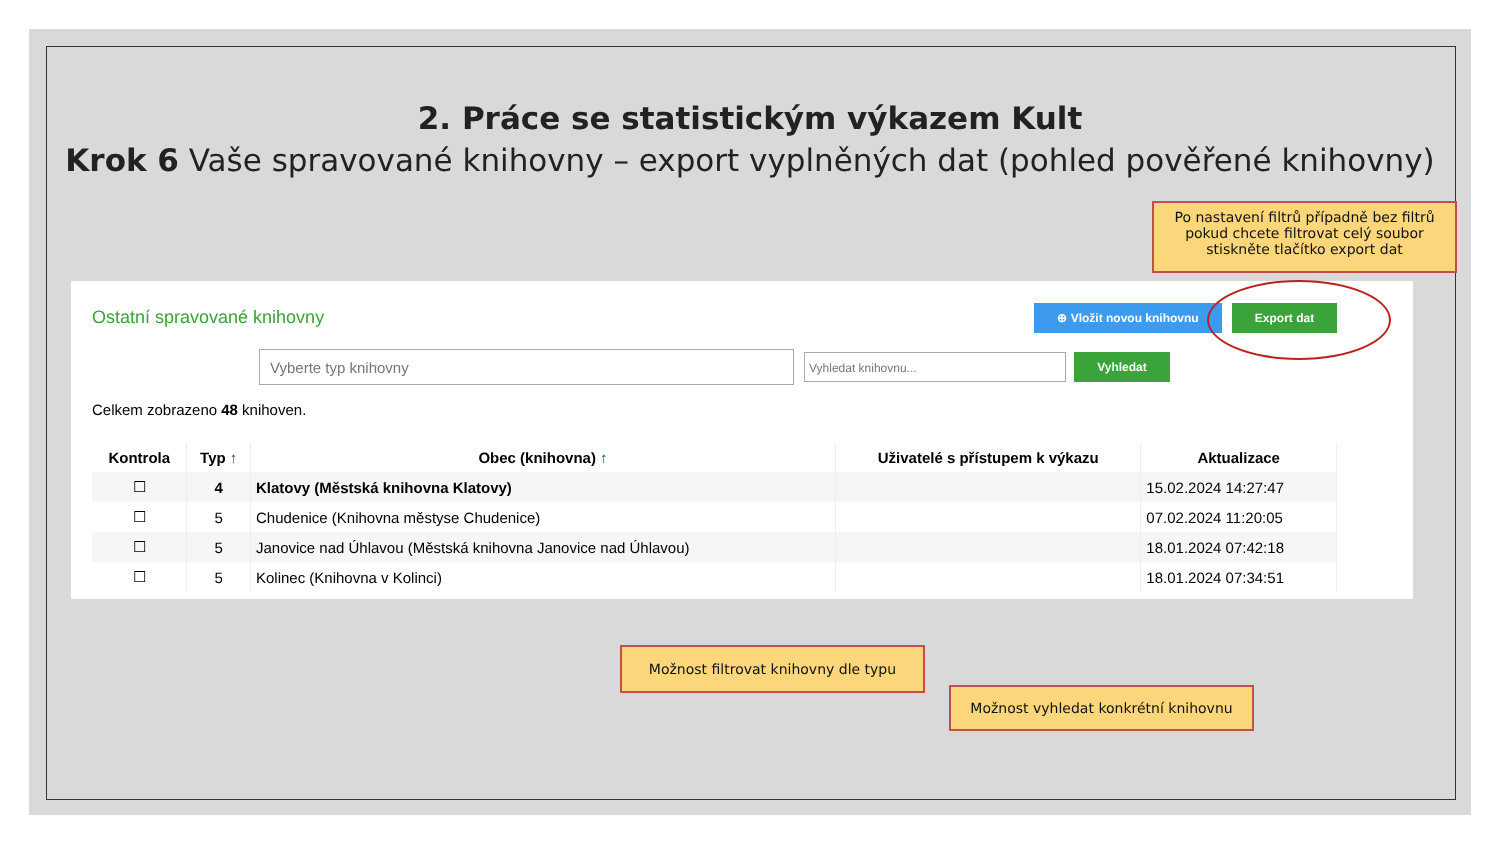2. Práce se statistickým výkazem Kult
Krok 6 Vaše spravované knihovny – export vyplněných dat (pohled pověřené knihovny)
Ostatní spravované knihovny ⊕ Vložit novou knihovnu Export dat
Vyberte typ knihovny Vyhledat knihovnu... Vyhledat
Celkem zobrazeno 48 knihoven.
| Kontrola | Typ ↑ | Obec (knihovna) ↑ | Uživatelé s přístupem k výkazu | Aktualizace |
| --- | --- | --- | --- | --- |
| ☐ | 4 | Klatovy (Městská knihovna Klatovy) | | 15.02.2024 14:27:47 |
| ☐ | 5 | Chudenice (Knihovna městyse Chudenice) | | 07.02.2024 11:20:05 |
| ☐ | 5 | Janovice nad Úhlavou (Městská knihovna Janovice nad Úhlavou) | | 18.01.2024 07:42:18 |
| ☐ | 5 | Kolinec (Knihovna v Kolinci) | | 18.01.2024 07:34:51 |
Po nastavení filtrů případně bez filtrů pokud chcete filtrovat celý soubor stiskněte tlačítko export dat
Možnost filtrovat knihovny dle typu
Možnost vyhledat konkrétní knihovnu